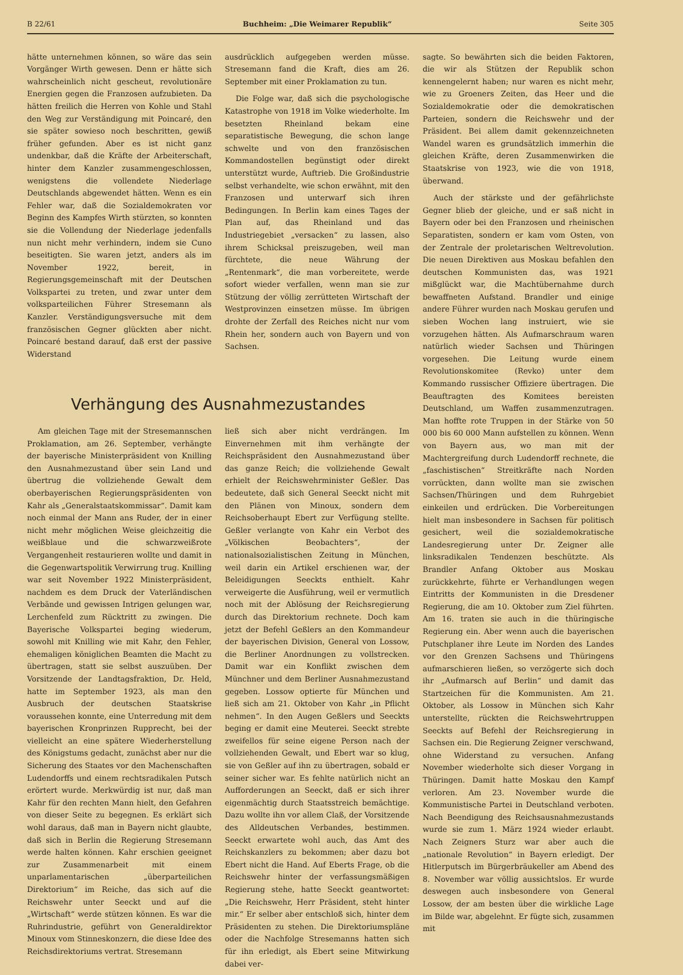B 22/61 Buchheim: „Die Weimarer Republik“ Seite 305
hätte unternehmen können, so wäre das sein Vorgänger Wirth gewesen. Denn er hätte sich wahrscheinlich nicht gescheut, revolutionäre Energien gegen die Franzosen aufzubieten. Da hätten freilich die Herren von Kohle und Stahl den Weg zur Verständigung mit Poincaré, den sie später sowieso noch beschritten, gewiß früher gefunden. Aber es ist nicht ganz undenkbar, daß die Kräfte der Arbeiterschaft, hinter dem Kanzler zusammengeschlossen, wenigstens die vollendete Niederlage Deutschlands abgewendet hätten. Wenn es ein Fehler war, daß die Sozialdemokraten vor Beginn des Kampfes Wirth stürzten, so konnten sie die Vollendung der Niederlage jedenfalls nun nicht mehr verhindern, indem sie Cuno beseitigten. Sie waren jetzt, anders als im November 1922, bereit, in Regierungsgemeinschaft mit der Deutschen Volkspartei zu treten, und zwar unter dem volksparteilichen Führer Stresemann als Kanzler. Verständigungsversuche mit dem französischen Gegner glückten aber nicht. Poincaré bestand darauf, daß erst der passive Widerstand
ausdrücklich aufgegeben werden müsse. Stresemann fand die Kraft, dies am 26. September mit einer Proklamation zu tun.
Die Folge war, daß sich die psychologische Katastrophe von 1918 im Volke wiederholte. Im besetzten Rheinland bekam eine separatistische Bewegung, die schon lange schwelte und von den französischen Kommandostellen begünstigt oder direkt unterstützt wurde, Auftrieb. Die Großindustrie selbst verhandelte, wie schon erwähnt, mit den Franzosen und unterwarf sich ihren Bedingungen. In Berlin kam eines Tages der Plan auf, das Rheinland und das Industriegebiet „versacken“ zu lassen, also ihrem Schicksal preiszugeben, weil man fürchtete, die neue Währung der „Rentenmark“, die man vorbereitete, werde sofort wieder verfallen, wenn man sie zur Stützung der völlig zerrütteten Wirtschaft der Westprovinzen einsetzen müsse. Im übrigen drohte der Zerfall des Reiches nicht nur vom Rhein her, sondern auch von Bayern und von Sachsen.
Verhängung des Ausnahmezustandes
Am gleichen Tage mit der Stresemannschen Proklamation, am 26. September, verhängte der bayerische Ministerpräsident von Knilling den Ausnahmezustand über sein Land und übertrug die vollziehende Gewalt dem oberbayerischen Regierungspräsidenten von Kahr als „Generalstaatskommissar“. Damit kam noch einmal der Mann ans Ruder, der in einer nicht mehr möglichen Weise gleichzeitig die weißblaue und die schwarzweißrote Vergangenheit restaurieren wollte und damit in die Gegenwartspolitik Verwirrung trug. Knilling war seit November 1922 Ministerpräsident, nachdem es dem Druck der Vaterländischen Verbände und gewissen Intrigen gelungen war, Lerchenfeld zum Rücktritt zu zwingen. Die Bayerische Volkspartei beging wiederum, sowohl mit Knilling wie mit Kahr, den Fehler, ehemaligen königlichen Beamten die Macht zu übertragen, statt sie selbst auszuüben. Der Vorsitzende der Landtagsfraktion, Dr. Held, hatte im September 1923, als man den Ausbruch der deutschen Staatskrise voraussehen konnte, eine Unterredung mit dem bayerischen Kronprinzen Rupprecht, bei der vielleicht an eine spätere Wiederherstellung des Königstums gedacht, zunächst aber nur die Sicherung des Staates vor den Machenschaften Ludendorffs und einem rechtsradikalen Putsch erörtert wurde. Merkwürdig ist nur, daß man Kahr für den rechten Mann hielt, den Gefahren von dieser Seite zu begegnen. Es erklärt sich wohl daraus, daß man in Bayern nicht glaubte, daß sich in Berlin die Regierung Stresemann werde halten können. Kahr erschien geeignet zur Zusammenarbeit mit einem unparlamentarischen „überparteilichen Direktorium“ im Reiche, das sich auf die Reichswehr unter Seeckt und auf die „Wirtschaft“ werde stützen können. Es war die Ruhrindustrie, geführt von Generaldirektor Minoux vom Stinneskonzern, die diese Idee des Reichsdirektoriums vertrat. Stresemann
ließ sich aber nicht verdrängen. Im Einvernehmen mit ihm verhängte der Reichspräsident den Ausnahmezustand über das ganze Reich; die vollziehende Gewalt erhielt der Reichswehrminister Geßler. Das bedeutete, daß sich General Seeckt nicht mit den Plänen von Minoux, sondern dem Reichsoberhaupt Ebert zur Verfügung stellte. Geßler verlangte von Kahr ein Verbot des „Völkischen Beobachters“, der nationalsozialistischen Zeitung in München, weil darin ein Artikel erschienen war, der Beleidigungen Seeckts enthielt. Kahr verweigerte die Ausführung, weil er vermutlich noch mit der Ablösung der Reichsregierung durch das Direktorium rechnete. Doch kam jetzt der Befehl Geßlers an den Kommandeur der bayerischen Division, General von Lossow, die Berliner Anordnungen zu vollstrecken. Damit war ein Konflikt zwischen dem Münchner und dem Berliner Ausnahmezustand gegeben. Lossow optierte für München und ließ sich am 21. Oktober von Kahr „in Pflicht nehmen“. In den Augen Geßlers und Seeckts beging er damit eine Meuterei. Seeckt strebte zweifellos für seine eigene Person nach der vollziehenden Gewalt, und Ebert war so klug, sie von Geßler auf ihn zu übertragen, sobald er seiner sicher war. Es fehlte natürlich nicht an Aufforderungen an Seeckt, daß er sich ihrer eigenmächtig durch Staatsstreich bemächtige. Dazu wollte ihn vor allem Claß, der Vorsitzende des Alldeutschen Verbandes, bestimmen. Seeckt erwartete wohl auch, das Amt des Reichskanzlers zu bekommen; aber dazu bot Ebert nicht die Hand. Auf Eberts Frage, ob die Reichswehr hinter der verfassungsmäßigen Regierung stehe, hatte Seeckt geantwortet: „Die Reichswehr, Herr Präsident, steht hinter mir.“ Er selber aber entschloß sich, hinter dem Präsidenten zu stehen. Die Direktoriumspläne oder die Nachfolge Stresemanns hatten sich für ihn erledigt, als Ebert seine Mitwirkung dabei ver-
sagte. So bewährten sich die beiden Faktoren, die wir als Stützen der Republik schon kennengelernt haben; nur waren es nicht mehr, wie zu Groeners Zeiten, das Heer und die Sozialdemokratie oder die demokratischen Parteien, sondern die Reichswehr und der Präsident. Bei allem damit gekennzeichneten Wandel waren es grundsätzlich immerhin die gleichen Kräfte, deren Zusammenwirken die Staatskrise von 1923, wie die von 1918, überwand.
Auch der stärkste und der gefährlichste Gegner blieb der gleiche, und er saß nicht in Bayern oder bei den Franzosen und rheinischen Separatisten, sondern er kam vom Osten, von der Zentrale der proletarischen Weltrevolution. Die neuen Direktiven aus Moskau befahlen den deutschen Kommunisten das, was 1921 mißglückt war, die Machtübernahme durch bewaffneten Aufstand. Brandler und einige andere Führer wurden nach Moskau gerufen und sieben Wochen lang instruiert, wie sie vorzugehen hätten. Als Aufmarschraum waren natürlich wieder Sachsen und Thüringen vorgesehen. Die Leitung wurde einem Revolutionskomitee (Revko) unter dem Kommando russischer Offiziere übertragen. Die Beauftragten des Komitees bereisten Deutschland, um Waffen zusammenzutragen. Man hoffte rote Truppen in der Stärke von 50 000 bis 60 000 Mann aufstellen zu können. Wenn von Bayern aus, wo man mit der Machtergreifung durch Ludendorff rechnete, die „faschistischen“ Streitkräfte nach Norden vorrückten, dann wollte man sie zwischen Sachsen/Thüringen und dem Ruhrgebiet einkeilen und erdrücken. Die Vorbereitungen hielt man insbesondere in Sachsen für politisch gesichert, weil die sozialdemokratische Landesregierung unter Dr. Zeigner alle linksradikalen Tendenzen beschützte. Als Brandler Anfang Oktober aus Moskau zurückkehrte, führte er Verhandlungen wegen Eintritts der Kommunisten in die Dresdener Regierung, die am 10. Oktober zum Ziel führten. Am 16. traten sie auch in die thüringische Regierung ein. Aber wenn auch die bayerischen Putschplaner ihre Leute im Norden des Landes vor den Grenzen Sachsens und Thüringens aufmarschieren ließen, so verzögerte sich doch ihr „Aufmarsch auf Berlin“ und damit das Startzeichen für die Kommunisten. Am 21. Oktober, als Lossow in München sich Kahr unterstellte, rückten die Reichswehrtruppen Seeckts auf Befehl der Reichsregierung in Sachsen ein. Die Regierung Zeigner verschwand, ohne Widerstand zu versuchen. Anfang November wiederholte sich dieser Vorgang in Thüringen. Damit hatte Moskau den Kampf verloren. Am 23. November wurde die Kommunistische Partei in Deutschland verboten. Nach Beendigung des Reichsausnahmezustands wurde sie zum 1. März 1924 wieder erlaubt. Nach Zeigners Sturz war aber auch die „nationale Revolution“ in Bayern erledigt. Der Hitlerputsch im Bürgerbräukeller am Abend des 8. November war völlig aussichtslos. Er wurde deswegen auch insbesondere von General Lossow, der am besten über die wirkliche Lage im Bilde war, abgelehnt. Er fügte sich, zusammen mit